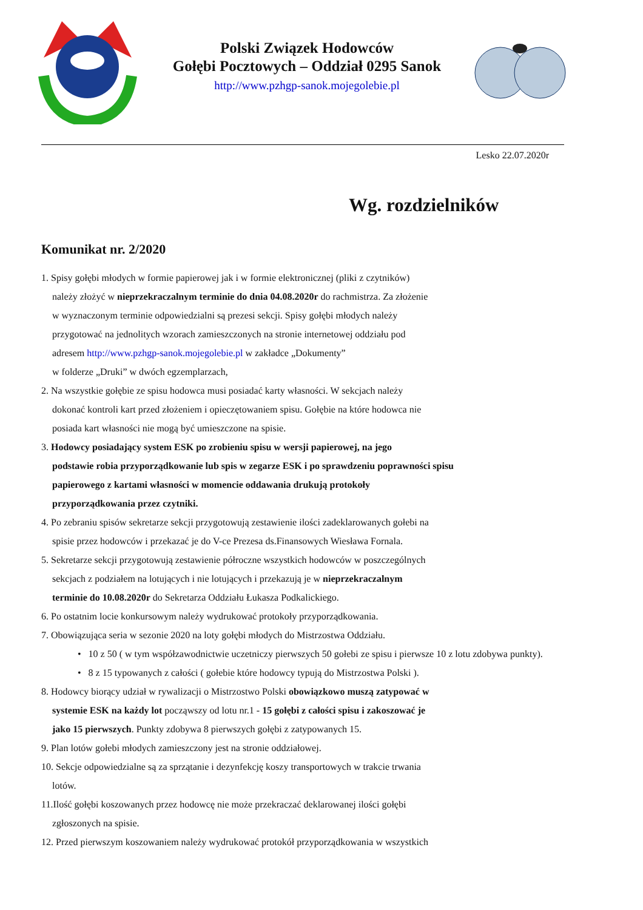Polski Związek Hodowców
Gołębi Pocztowych – Oddział 0295 Sanok
http://www.pzhgp-sanok.mojegolebie.pl
Lesko 22.07.2020r
Wg. rozdzielników
Komunikat nr. 2/2020
1. Spisy gołębi młodych w formie papierowej jak i w formie elektronicznej (pliki z czytników)
należy złożyć w nieprzekraczalnym terminie do dnia 04.08.2020r do rachmistrza. Za złożenie
w wyznaczonym terminie odpowiedzialni są prezesi sekcji. Spisy gołębi młodych należy
przygotować na jednolitych wzorach zamieszczonych na stronie internetowej oddziału pod
adresem http://www.pzhgp-sanok.mojegolebie.pl w zakładce „Dokumenty”
w folderze „Druki” w dwóch egzemplarzach,
2. Na wszystkie gołębie ze spisu hodowca musi posiadać karty własności. W sekcjach należy
dokonać kontroli kart przed złożeniem i opieczętowaniem spisu. Gołębie na które hodowca nie
posiada kart własności nie mogą być umieszczone na spisie.
3. Hodowcy posiadający system ESK po zrobieniu spisu w wersji papierowej, na jego
podstawie robia przyporządkowanie lub spis w zegarze ESK i po sprawdzeniu poprawności spisu
papierowego z kartami własności w momencie oddawania drukują protokoły
przyporządkowania przez czytniki.
4. Po zebraniu spisów sekretarze sekcji przygotowują zestawienie ilości zadeklarowanych gołebi na
spisie przez hodowców i przekazać je do V-ce Prezesa ds.Finansowych Wiesława Fornala.
5. Sekretarze sekcji przygotowują zestawienie półroczne wszystkich hodowców w poszczególnych
sekcjach z podziałem na lotujących i nie lotujących i przekazują je w nieprzekraczalnym
terminie do 10.08.2020r do Sekretarza Oddziału Łukasza Podkalickiego.
6. Po ostatnim locie konkursowym należy wydrukować protokoły przyporządkowania.
7. Obowiązująca seria w sezonie 2020 na loty gołębi młodych do Mistrzostwa Oddziału.
• 10 z 50 ( w tym współzawodnictwie uczetniczy pierwszych 50 gołebi ze spisu i pierwsze 10 z lotu zdobywa punkty).
• 8 z 15 typowanych z całości ( gołebie które hodowcy typują do Mistrzostwa Polski ).
8. Hodowcy biorący udział w rywalizacji o Mistrzostwo Polski obowiązkowo muszą zatypować w
systemie ESK na każdy lot począwszy od lotu nr.1 - 15 gołębi z całości spisu i zakoszować je
jako 15 pierwszych. Punkty zdobywa 8 pierwszych gołębi z zatypowanych 15.
9. Plan lotów gołebi młodych zamieszczony jest na stronie oddziałowej.
10. Sekcje odpowiedzialne są za sprzątanie i dezynfekcję koszy transportowych w trakcie trwania
lotów.
11.Ilość gołębi koszowanych przez hodowcę nie może przekraczać deklarowanej ilości gołębi
zgłoszonych na spisie.
12. Przed pierwszym koszowaniem należy wydrukować protokół przyporządkowania w wszystkich